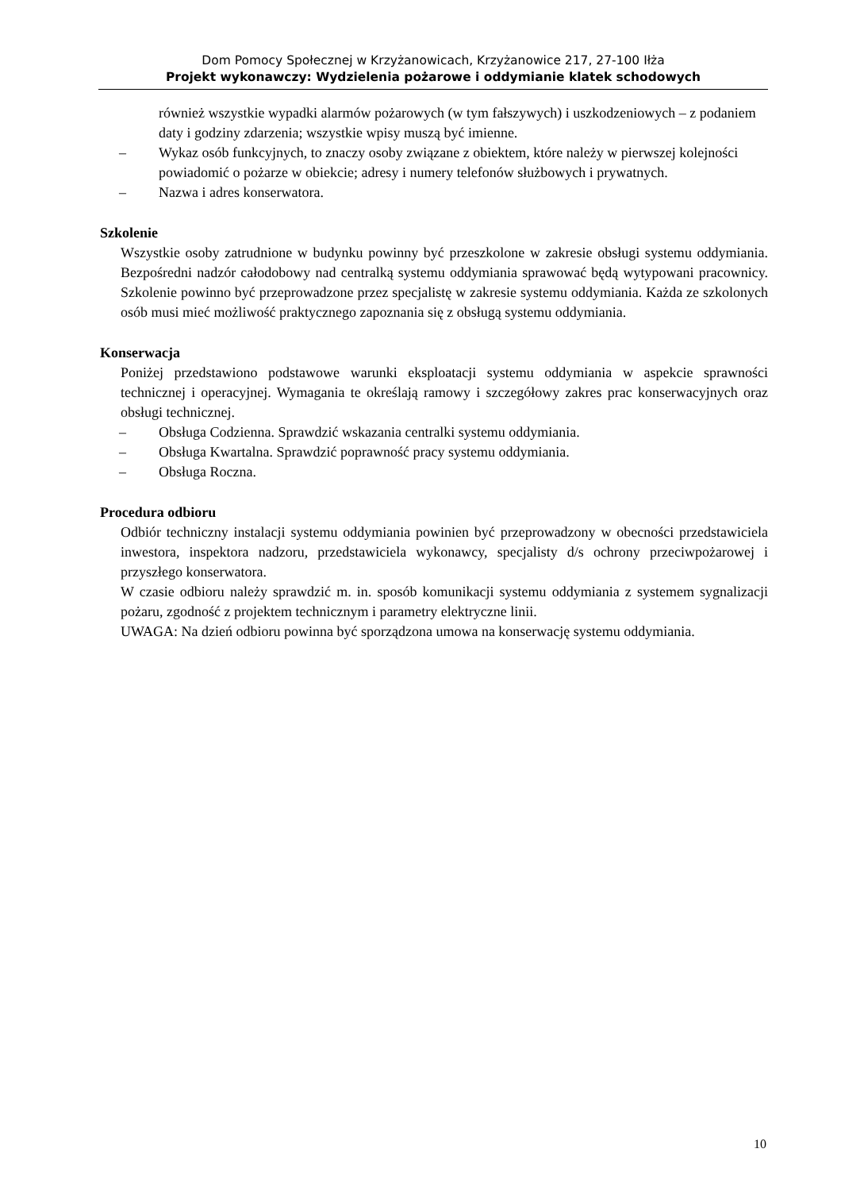Dom Pomocy Społecznej w Krzyżanowicach, Krzyżanowice 217, 27-100 Iłża
Projekt wykonawczy: Wydzielenia pożarowe i oddymianie klatek schodowych
również wszystkie wypadki alarmów pożarowych (w tym fałszywych) i uszkodzeniowych – z podaniem daty i godziny zdarzenia; wszystkie wpisy muszą być imienne.
– Wykaz osób funkcyjnych, to znaczy osoby związane z obiektem, które należy w pierwszej kolejności powiadomić o pożarze w obiekcie; adresy i numery telefonów służbowych i prywatnych.
– Nazwa i adres konserwatora.
Szkolenie
Wszystkie osoby zatrudnione w budynku powinny być przeszkolone w zakresie obsługi systemu oddymiania. Bezpośredni nadzór całodobowy nad centralką systemu oddymiania sprawować będą wytypowani pracownicy. Szkolenie powinno być przeprowadzone przez specjalistę w zakresie systemu oddymiania. Każda ze szkolonych osób musi mieć możliwość praktycznego zapoznania się z obsługą systemu oddymiania.
Konserwacja
Poniżej przedstawiono podstawowe warunki eksploatacji systemu oddymiania w aspekcie sprawności technicznej i operacyjnej. Wymagania te określają ramowy i szczegółowy zakres prac konserwacyjnych oraz obsługi technicznej.
– Obsługa Codzienna. Sprawdzić wskazania centralki systemu oddymiania.
– Obsługa Kwartalna. Sprawdzić poprawność pracy systemu oddymiania.
– Obsługa Roczna.
Procedura odbioru
Odbiór techniczny instalacji systemu oddymiania powinien być przeprowadzony w obecności przedstawiciela inwestora, inspektora nadzoru, przedstawiciela wykonawcy, specjalisty d/s ochrony przeciwpożarowej i przyszłego konserwatora.
W czasie odbioru należy sprawdzić m. in. sposób komunikacji systemu oddymiania z systemem sygnalizacji pożaru, zgodność z projektem technicznym i parametry elektryczne linii.
UWAGA: Na dzień odbioru powinna być sporządzona umowa na konserwację systemu oddymiania.
10